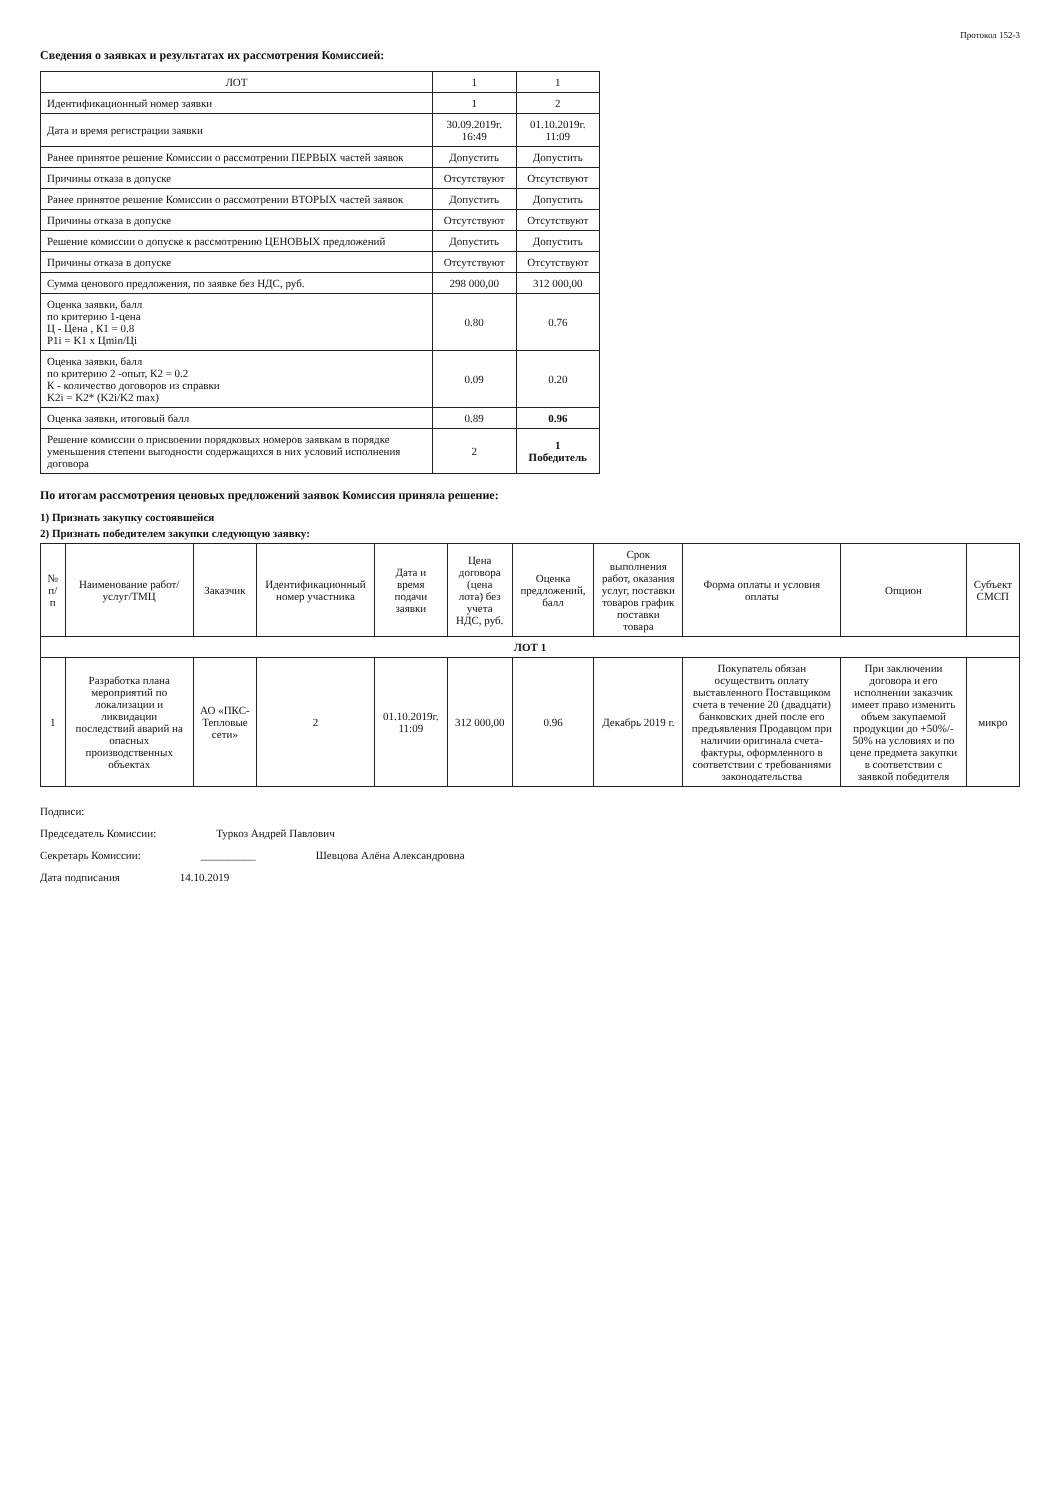Протокол 152-3
Сведения о заявках и результатах их рассмотрения Комиссией:
| ЛОТ | 1 | 1 |
| Идентификационный номер заявки | 1 | 2 |
| Дата и время регистрации заявки | 30.09.2019г. 16:49 | 01.10.2019г. 11:09 |
| Ранее принятое решение Комиссии о рассмотрении ПЕРВЫХ частей заявок | Допустить | Допустить |
| Причины отказа в допуске | Отсутствуют | Отсутствуют |
| Ранее принятое решение Комиссии о рассмотрении ВТОРЫХ частей заявок | Допустить | Допустить |
| Причины отказа в допуске | Отсутствуют | Отсутствуют |
| Решение комиссии о допуске к рассмотрению ЦЕНОВЫХ предложений | Допустить | Допустить |
| Причины отказа в допуске | Отсутствуют | Отсутствуют |
| Сумма ценового предложения, по заявке без НДС, руб. | 298 000,00 | 312 000,00 |
| Оценка заявки, балл по критерию 1-цена Ц - Цена , К1 = 0.8 P1i = K1 x Цmin/Цi | 0.80 | 0.76 |
| Оценка заявки, балл по критерию 2 -опыт, К2 = 0.2 К - количество договоров из справки K2i = K2* (K2i/K2 max) | 0.09 | 0.20 |
| Оценка заявки, итоговый балл | 0.89 | 0.96 |
| Решение комиссии о присвоении порядковых номеров заявкам в порядке уменьшения степени выгодности содержащихся в них условий исполнения договора | 2 | 1 Победитель |
По итогам рассмотрения ценовых предложений заявок Комиссия приняла решение:
1) Признать закупку состоявшейся
2) Признать победителем закупки следующую заявку:
| № п/п | Наименование работ/услуг/ТМЦ | Заказчик | Идентификационный номер участника | Дата и время подачи заявки | Цена договора (цена лота) без учета НДС, руб. | Оценка предложений, балл | Срок выполнения работ, оказания услуг, поставки товаров график поставки товара | Форма оплаты и условия оплаты | Опцион | Субъект СМСП |
| --- | --- | --- | --- | --- | --- | --- | --- | --- | --- | --- |
| ЛОТ 1 | | | | | | | | | | |
| 1 | Разработка плана мероприятий по локализации и ликвидации последствий аварий на опасных производственных объектах | АО «ПКС-Тепловые сети» | 2 | 01.10.2019г. 11:09 | 312 000,00 | 0.96 | Декабрь 2019 г. | Покупатель обязан осуществить оплату выставленного Поставщиком счета в течение 20 (двадцати) банковских дней после его предъявления Продавцом при наличии оригинала счета-фактуры, оформленного в соответствии с требованиями законодательства | При заключении договора и его исполнении заказчик имеет право изменить объем закупаемой продукции до +50%/- 50% на условиях и по цене предмета закупки в соответствии с заявкой победителя | микро |
Подписи:
Председатель Комиссии: Туркоз Андрей Павлович
Секретарь Комиссии: __________ Шевцова Алёна Александровна
Дата подписания 14.10.2019